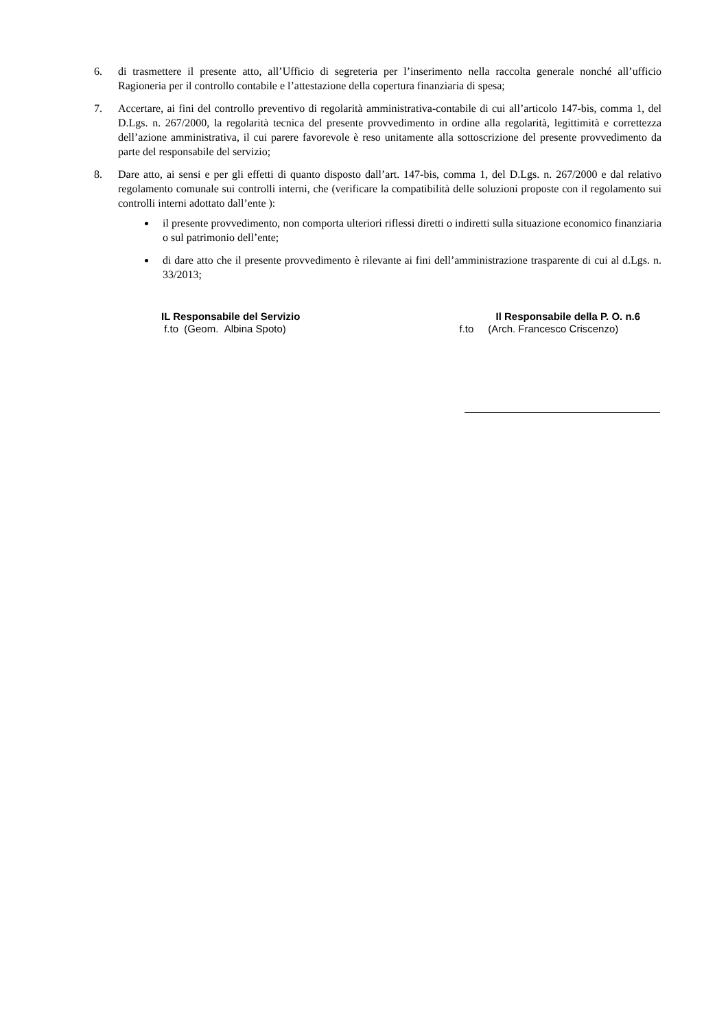6. di trasmettere il presente atto, all’Ufficio di segreteria per l’inserimento nella raccolta generale nonché all’ufficio Ragioneria per il controllo contabile e l’attestazione della copertura finanziaria di spesa;
7. Accertare, ai fini del controllo preventivo di regolarità amministrativa-contabile di cui all’articolo 147-bis, comma 1, del D.Lgs. n. 267/2000, la regolarità tecnica del presente provvedimento in ordine alla regolarità, legittimità e correttezza dell’azione amministrativa, il cui parere favorevole è reso unitamente alla sottoscrizione del presente provvedimento da parte del responsabile del servizio;
8. Dare atto, ai sensi e per gli effetti di quanto disposto dall’art. 147-bis, comma 1, del D.Lgs. n. 267/2000 e dal relativo regolamento comunale sui controlli interni, che (verificare la compatibilità delle soluzioni proposte con il regolamento sui controlli interni adottato dall’ente ):
il presente provvedimento, non comporta ulteriori riflessi diretti o indiretti sulla situazione economico finanziaria o sul patrimonio dell’ente;
di dare atto che il presente provvedimento è rilevante ai fini dell’amministrazione trasparente di cui al d.Lgs. n. 33/2013;
IL Responsabile del Servizio
f.to (Geom. Albina Spoto)
Il Responsabile della P. O. n.6
f.to (Arch. Francesco Criscenzo)